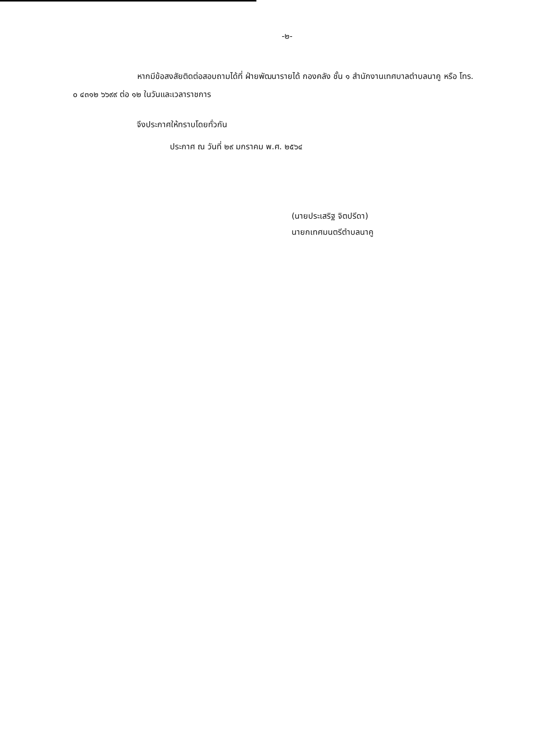-๒-
หากมีข้อสงสัยติดต่อสอบถามได้ที่ ฝ่ายพัฒนารายได้ กองคลัง ชั้น ๑ สำนักงานเทศบาลตำบลนาคู หรือ โทร. ๐ ๔๓๑๒ ๖๖๙๙ ต่อ ๑๒ ในวันและเวลาราชการ
จึงประกาศให้ทราบโดยทั่วกัน
ประกาศ ณ วันที่ ๒๙ มกราคม พ.ศ. ๒๕๖๔
(นายประเสริฐ จิตปรีดา)
นายกเทศมนตรีตำบลนาคู